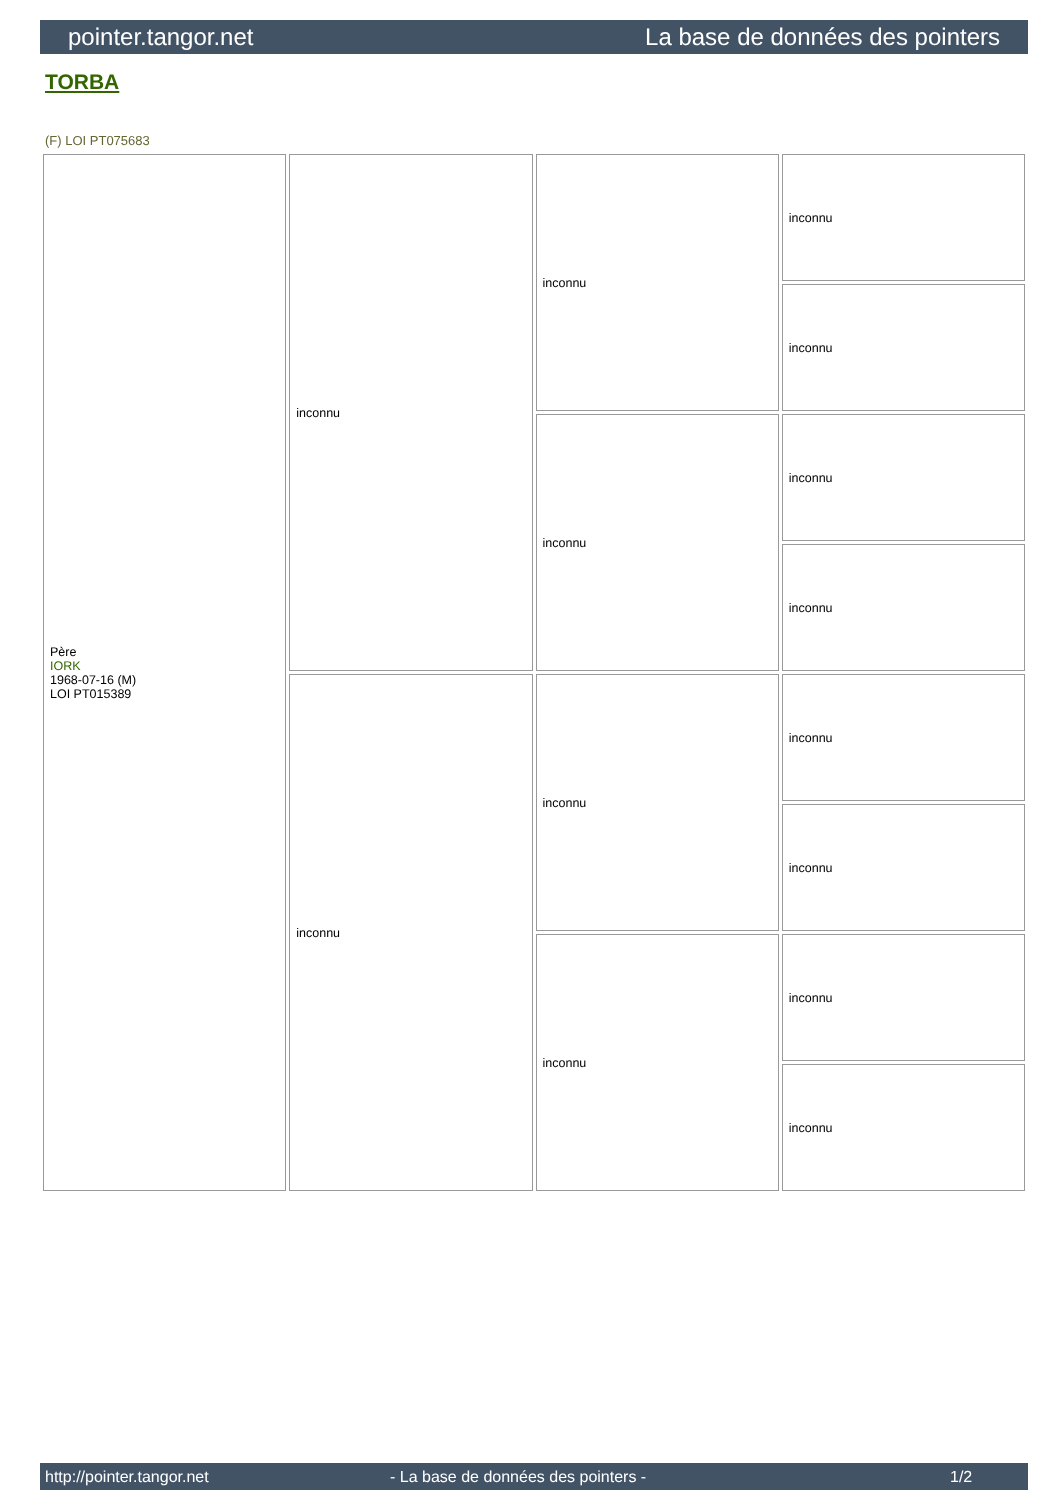pointer.tangor.net La base de données des pointers
TORBA
(F) LOI PT075683
| Père IORK 1968-07-16 (M) LOI PT015389 | inconnu | inconnu | inconnu |
| | | | inconnu |
| | | inconnu | inconnu |
| | | | inconnu |
| | inconnu | inconnu | inconnu |
| | | | inconnu |
| | | inconnu | inconnu |
| | | | inconnu |
http://pointer.tangor.net - La base de données des pointers - 1/2